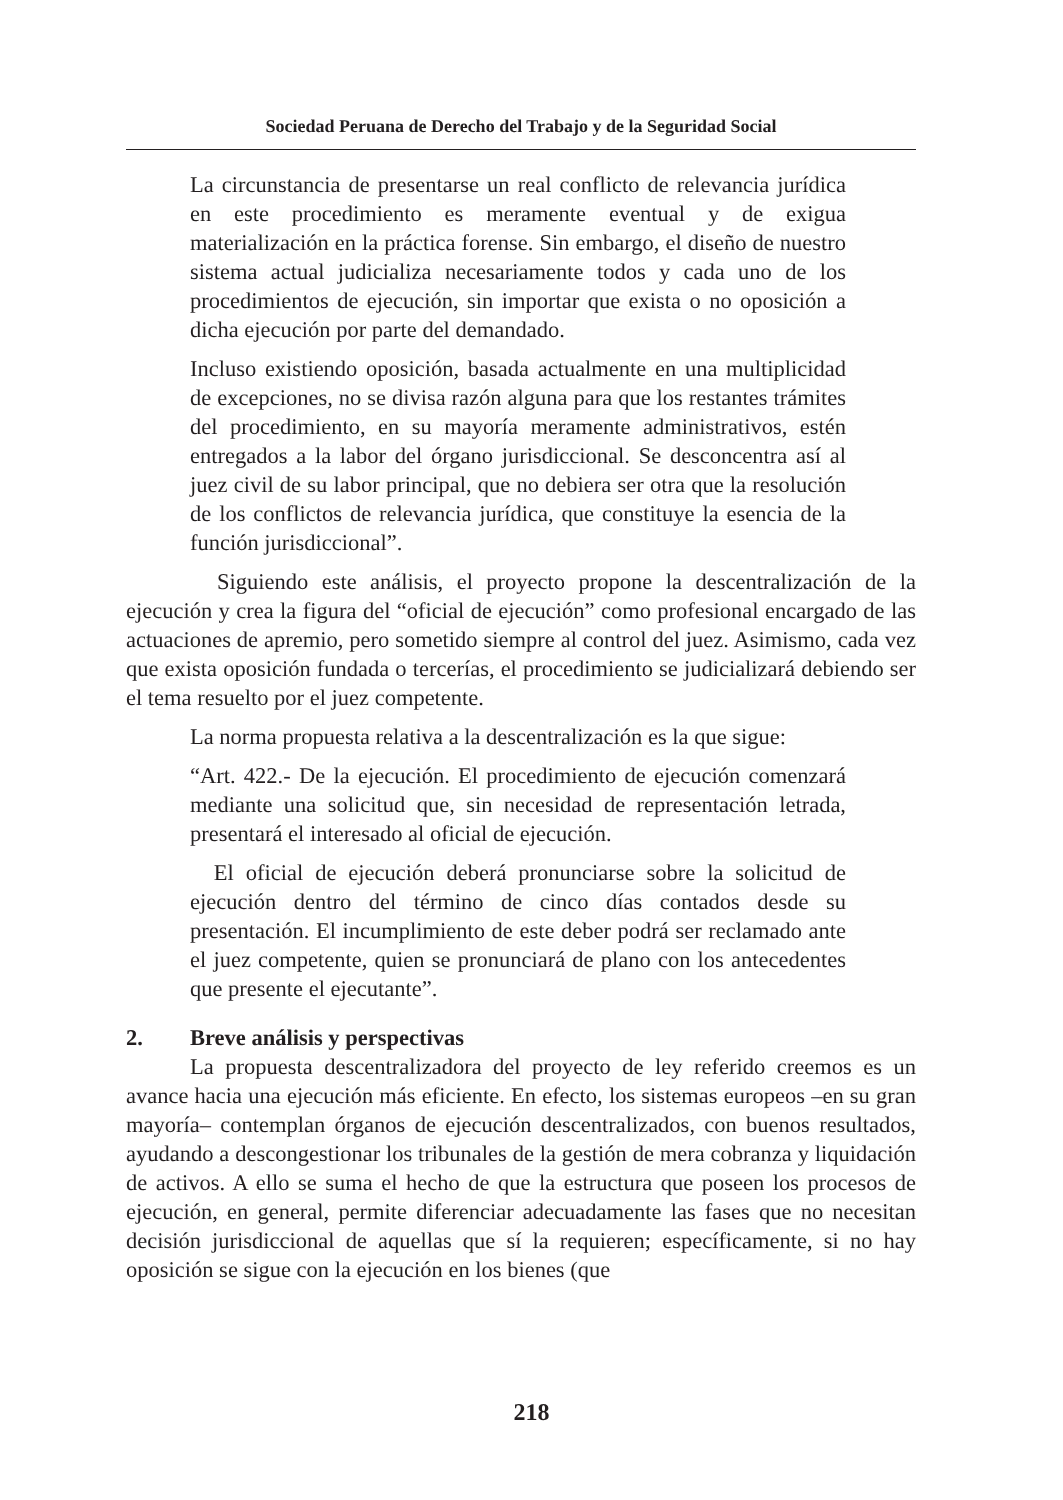Sociedad Peruana de Derecho del Trabajo y de la Seguridad Social
La circunstancia de presentarse un real conflicto de relevancia jurídica en este procedimiento es meramente eventual y de exigua materialización en la práctica forense. Sin embargo, el diseño de nuestro sistema actual judicializa necesariamente todos y cada uno de los procedimientos de ejecución, sin importar que exista o no oposición a dicha ejecución por parte del demandado.
Incluso existiendo oposición, basada actualmente en una multiplicidad de excepciones, no se divisa razón alguna para que los restantes trámites del procedimiento, en su mayoría meramente administrativos, estén entregados a la labor del órgano jurisdiccional. Se desconcentra así al juez civil de su labor principal, que no debiera ser otra que la resolución de los conflictos de relevancia jurídica, que constituye la esencia de la función jurisdiccional”.
Siguiendo este análisis, el proyecto propone la descentralización de la ejecución y crea la figura del “oficial de ejecución” como profesional encargado de las actuaciones de apremio, pero sometido siempre al control del juez. Asimismo, cada vez que exista oposición fundada o tercerías, el procedimiento se judicializará debiendo ser el tema resuelto por el juez competente.
La norma propuesta relativa a la descentralización es la que sigue:
“Art. 422.- De la ejecución. El procedimiento de ejecución comenzará mediante una solicitud que, sin necesidad de representación letrada, presentará el interesado al oficial de ejecución.
El oficial de ejecución deberá pronunciarse sobre la solicitud de ejecución dentro del término de cinco días contados desde su presentación. El incumplimiento de este deber podrá ser reclamado ante el juez competente, quien se pronunciará de plano con los antecedentes que presente el ejecutante”.
2. Breve análisis y perspectivas
La propuesta descentralizadora del proyecto de ley referido creemos es un avance hacia una ejecución más eficiente. En efecto, los sistemas europeos –en su gran mayoría– contemplan órganos de ejecución descentralizados, con buenos resultados, ayudando a descongestionar los tribunales de la gestión de mera cobranza y liquidación de activos. A ello se suma el hecho de que la estructura que poseen los procesos de ejecución, en general, permite diferenciar adecuadamente las fases que no necesitan decisión jurisdiccional de aquellas que sí la requieren; específicamente, si no hay oposición se sigue con la ejecución en los bienes (que
218